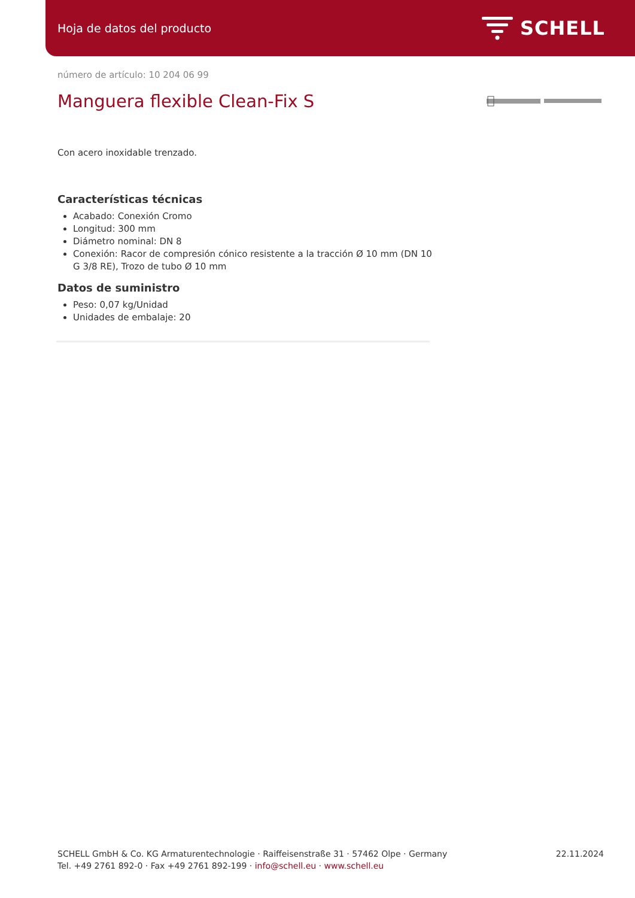Hoja de datos del producto SCHELL
número de artículo: 10 204 06 99
Manguera flexible Clean-Fix S
Con acero inoxidable trenzado.
Características técnicas
Acabado: Conexión Cromo
Longitud: 300 mm
Diámetro nominal: DN 8
Conexión: Racor de compresión cónico resistente a la tracción Ø 10 mm (DN 10 G 3/8 RE), Trozo de tubo Ø 10 mm
Datos de suministro
Peso: 0,07 kg/Unidad
Unidades de embalaje: 20
SCHELL GmbH & Co. KG Armaturentechnologie · Raiffeisenstraße 31 · 57462 Olpe · Germany
Tel. +49 2761 892-0 · Fax +49 2761 892-199 · info@schell.eu · www.schell.eu
22.11.2024